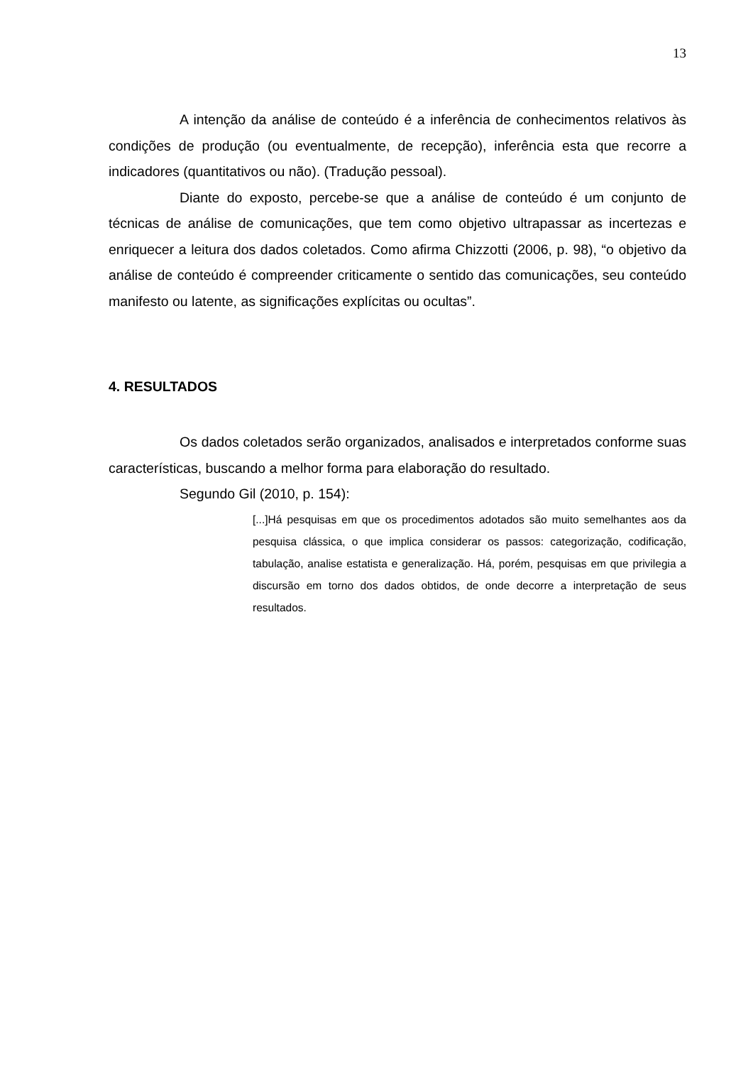13
A intenção da análise de conteúdo é a inferência de conhecimentos relativos às condições de produção (ou eventualmente, de recepção), inferência esta que recorre a indicadores (quantitativos ou não). (Tradução pessoal).
Diante do exposto, percebe-se que a análise de conteúdo é um conjunto de técnicas de análise de comunicações, que tem como objetivo ultrapassar as incertezas e enriquecer a leitura dos dados coletados. Como afirma Chizzotti (2006, p. 98), “o objetivo da análise de conteúdo é compreender criticamente o sentido das comunicações, seu conteúdo manifesto ou latente, as significações explícitas ou ocultas”.
4. RESULTADOS
Os dados coletados serão organizados, analisados e interpretados conforme suas características, buscando a melhor forma para elaboração do resultado.
Segundo Gil (2010, p. 154):
[...]Há pesquisas em que os procedimentos adotados são muito semelhantes aos da pesquisa clássica, o que implica considerar os passos: categorização, codificação, tabulação, analise estatista e generalização. Há, porém, pesquisas em que privilegia a discursão em torno dos dados obtidos, de onde decorre a interpretação de seus resultados.